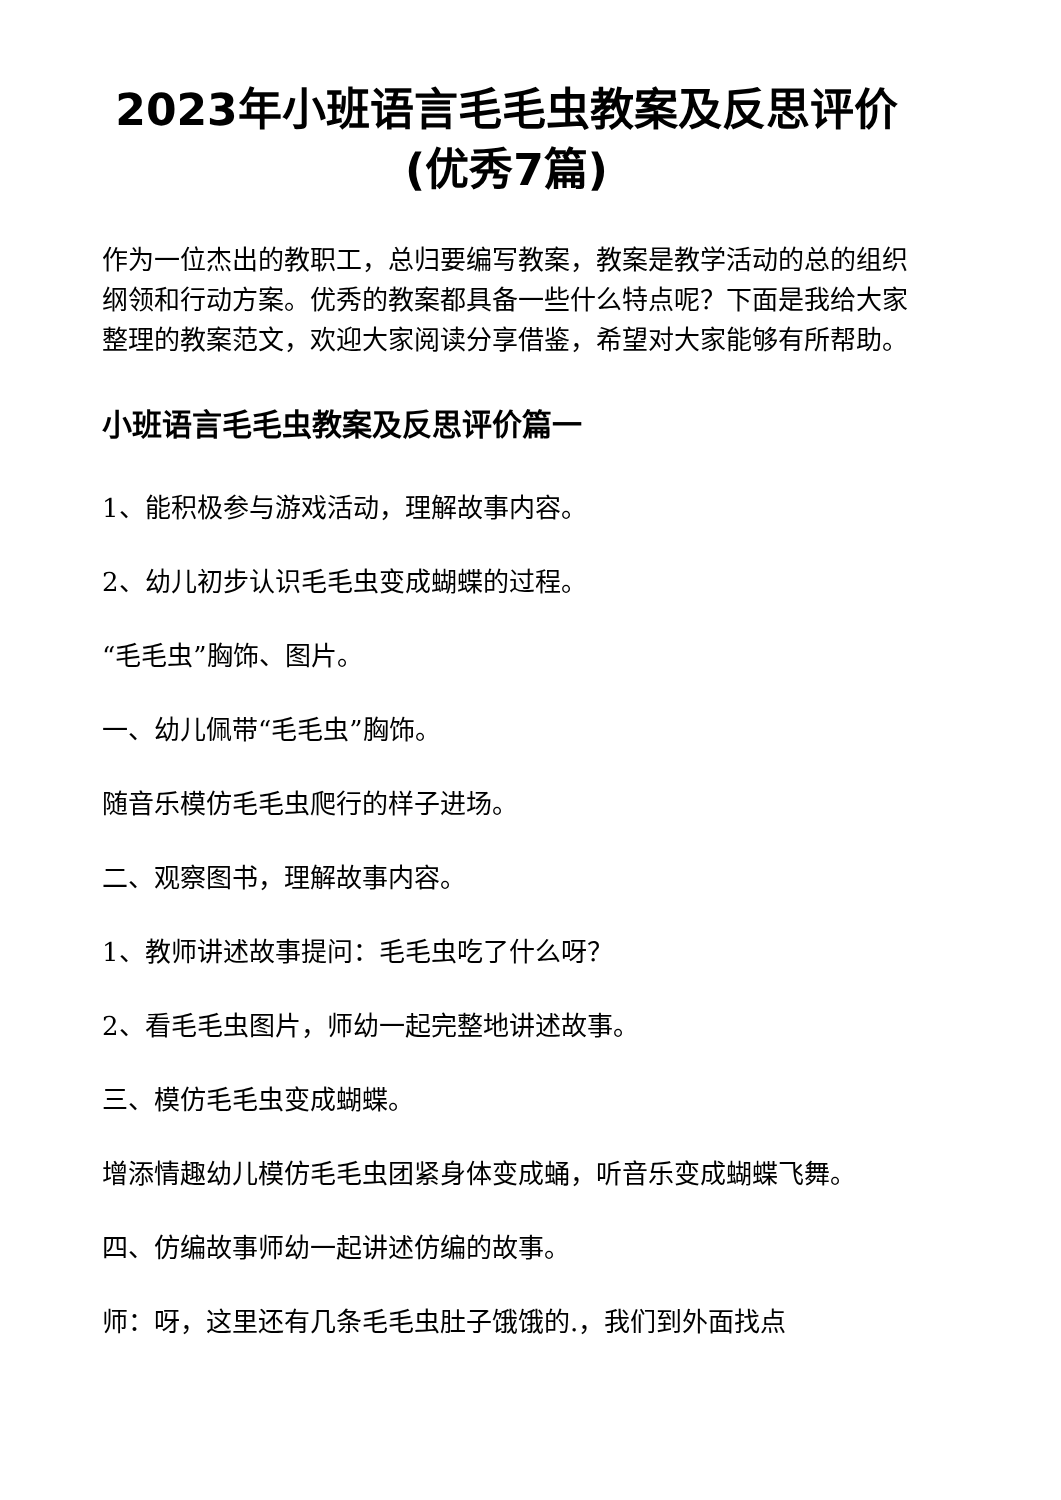2023年小班语言毛毛虫教案及反思评价(优秀7篇)
作为一位杰出的教职工，总归要编写教案，教案是教学活动的总的组织纲领和行动方案。优秀的教案都具备一些什么特点呢？下面是我给大家整理的教案范文，欢迎大家阅读分享借鉴，希望对大家能够有所帮助。
小班语言毛毛虫教案及反思评价篇一
1、能积极参与游戏活动，理解故事内容。
2、幼儿初步认识毛毛虫变成蝴蝶的过程。
“毛毛虫”胸饰、图片。
一、幼儿佩带“毛毛虫”胸饰。
随音乐模仿毛毛虫爬行的样子进场。
二、观察图书，理解故事内容。
1、教师讲述故事提问：毛毛虫吃了什么呀？
2、看毛毛虫图片，师幼一起完整地讲述故事。
三、模仿毛毛虫变成蝴蝶。
增添情趣幼儿模仿毛毛虫团紧身体变成蛹，听音乐变成蝴蝶飞舞。
四、仿编故事师幼一起讲述仿编的故事。
师：呀，这里还有几条毛毛虫肚子饿饿的.，我们到外面找点